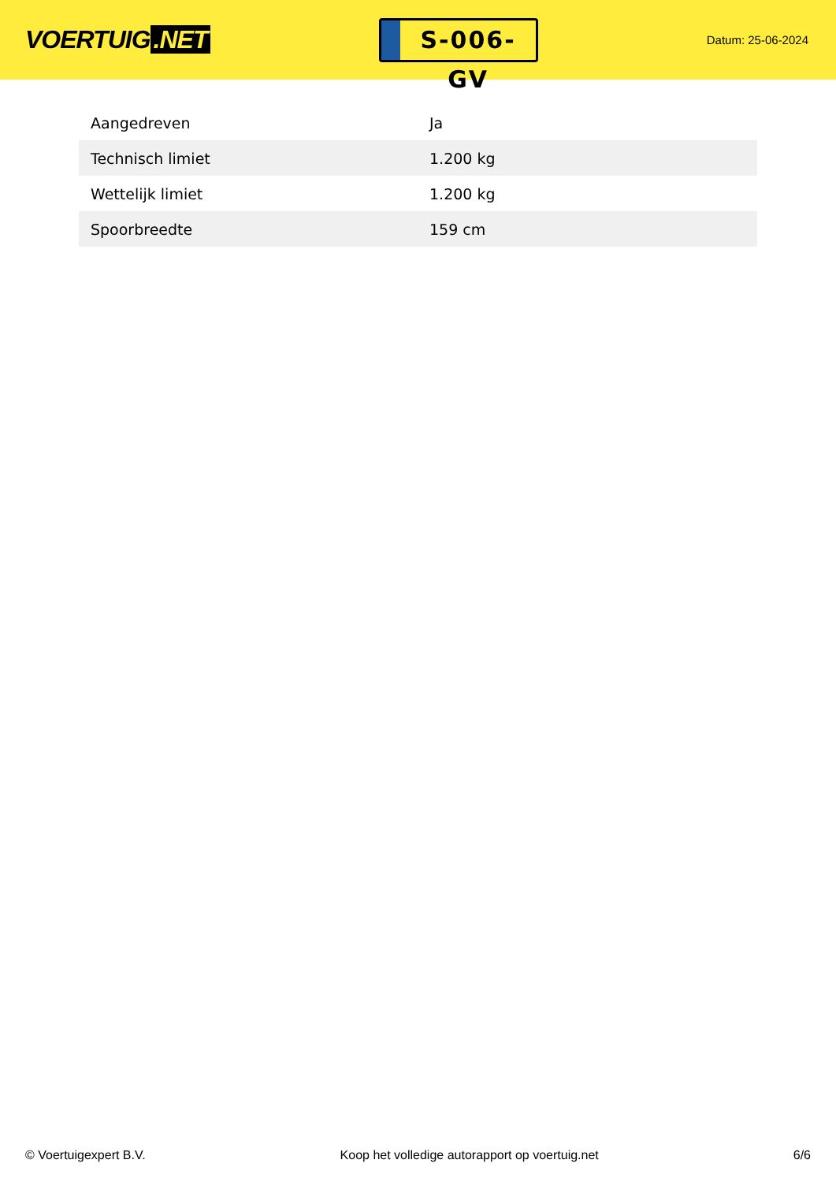VOERTUIG.NET
S-006-GV
Datum: 25-06-2024
| Aangedreven | Ja |
| Technisch limiet | 1.200 kg |
| Wettelijk limiet | 1.200 kg |
| Spoorbreedte | 159 cm |
© Voertuigexpert B.V. Koop het volledige autorapport op voertuig.net 6/6